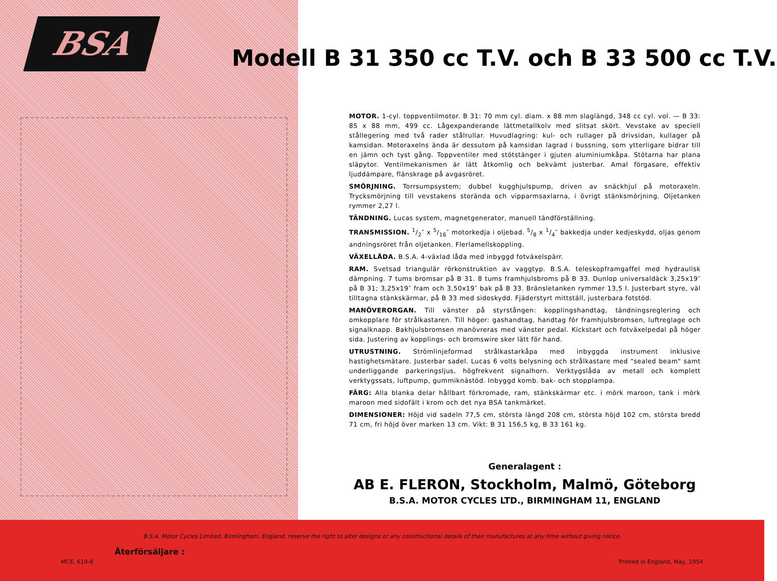BSA
Modell B 31 350 cc T.V. och B 33 500 cc T.V.
MOTOR. 1-cyl. toppventilmotor. B 31: 70 mm cyl. diam. x 88 mm slaglängd, 348 cc cyl. vol. — B 33: 85 x 88 mm, 499 cc. Lågexpanderande lättmetallkolv med slitsat skört. Vevstake av speciell stållegering med två rader stålrullar. Huvudlagring: kul- och rullager på drivsidan, kullager på kamsidan. Motoraxelns ända är dessutom på kamsidan lagrad i bussning, som ytterligare bidrar till en jämn och tyst gång. Toppventiler med stötstänger i gjuten aluminiumkåpa. Stötarna har plana släpytor. Ventilmekanismen är lätt åtkomlig och bekvämt justerbar. Amal förgasare, effektiv ljuddämpare, flänskrage på avgasröret.
SMÖRJNING. Torrsumpsystem; dubbel kugghjulspump, driven av snäckhjul på motoraxeln. Trycksmörjning till vevstakens storända och vipparmsaxlarna, i övrigt stänksmörjning. Oljetanken rymmer 2,27 l.
TÄNDNING. Lucas system, magnetgenerator, manuell tändförställning.
TRANSMISSION. 1/2″ x 5/16″ motorkedja i oljebad. 5/8 x 1/4″ bakkedja under kedjeskydd, oljas genom andningsröret från oljetanken. Flerlamellskoppling.
VÄXELLÅDA. B.S.A. 4-växlad låda med inbyggd fotväxelspärr.
RAM. Svetsad triangulär rörkonstruktion av vaggtyp. B.S.A. teleskopframgaffel med hydraulisk dämpning. 7 tums bromsar på B 31. 8 tums framhjulsbroms på B 33. Dunlop universaldäck 3,25x19″ på B 31; 3,25x19″ fram och 3,50x19″ bak på B 33. Bränsletanken rymmer 13,5 l. Justerbart styre, väl tilltagna stänkskärmar, på B 33 med sidoskydd. Fjäderstyrt mittställ, justerbara fotstöd.
MANÖVERORGAN. Till vänster på styrstången: kopplingshandtag, tändningsreglering och omkopplare för strålkastaren. Till höger: gashandtag, handtag för framhjulsbromsen, luftreglage och signalknapp. Bakhjulsbromsen manövreras med vänster pedal. Kickstart och fotväxelpedal på höger sida. Justering av kopplings- och bromswire sker lätt för hand.
UTRUSTNING. Strömlinjeformad strålkastarkåpa med inbyggda instrument inklusive hastighetsmätare. Justerbar sadel. Lucas 6 volts belysning och strålkastare med "sealed beam" samt underliggande parkeringsljus, högfrekvent signalhorn. Verktygslåda av metall och komplett verktygssats, luftpump, gummiknästöd. Inbyggd komb. bak- och stopplampa.
FÄRG: Alla blanka delar hållbart förkromade, ram, stänkskärmar etc. i mörk maroon, tank i mörk maroon med sidofält i krom och det nya BSA tankmärket.
DIMENSIONER: Höjd vid sadeln 77,5 cm, största längd 208 cm, största höjd 102 cm, största bredd 71 cm, fri höjd över marken 13 cm. Vikt: B 31 156,5 kg, B 33 161 kg.
Generalagent :
AB E. FLERON, Stockholm, Malmö, Göteborg
B.S.A. MOTOR CYCLES LTD., BIRMINGHAM 11, ENGLAND
B.S.A. Motor Cycles Limited, Birmingham, England, reserve the right to alter designs or any constructional details of their manufactures at any time without giving notice.
Återförsäljare :
MCE. 619-8 Printed in England, May, 1954